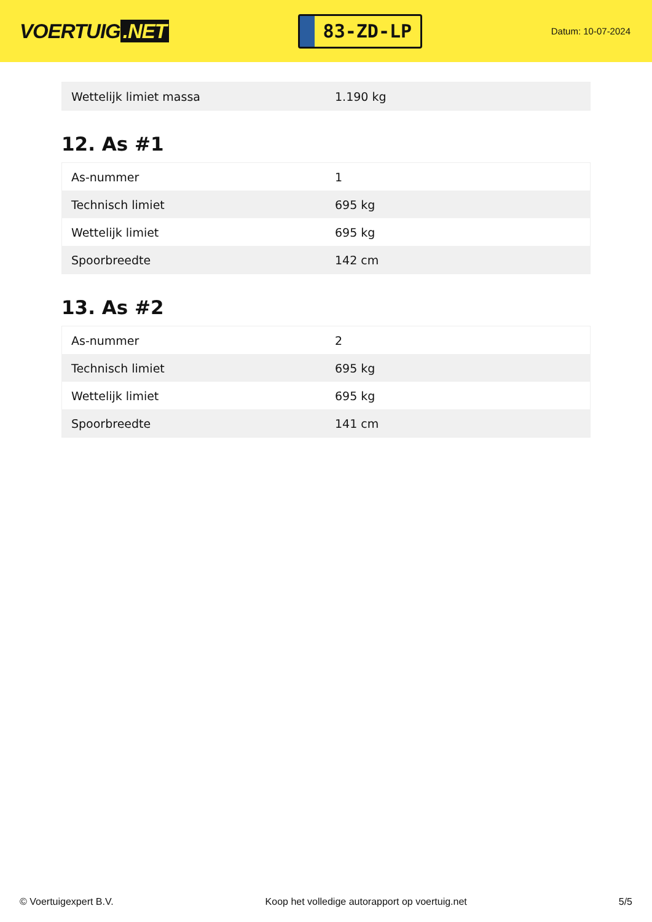VOERTUIG.NET
83-ZD-LP
Datum: 10-07-2024
| Wettelijk limiet massa | 1.190 kg |
12. As #1
| As-nummer | 1 |
| Technisch limiet | 695 kg |
| Wettelijk limiet | 695 kg |
| Spoorbreedte | 142 cm |
13. As #2
| As-nummer | 2 |
| Technisch limiet | 695 kg |
| Wettelijk limiet | 695 kg |
| Spoorbreedte | 141 cm |
© Voertuigexpert B.V. Koop het volledige autorapport op voertuig.net 5/5